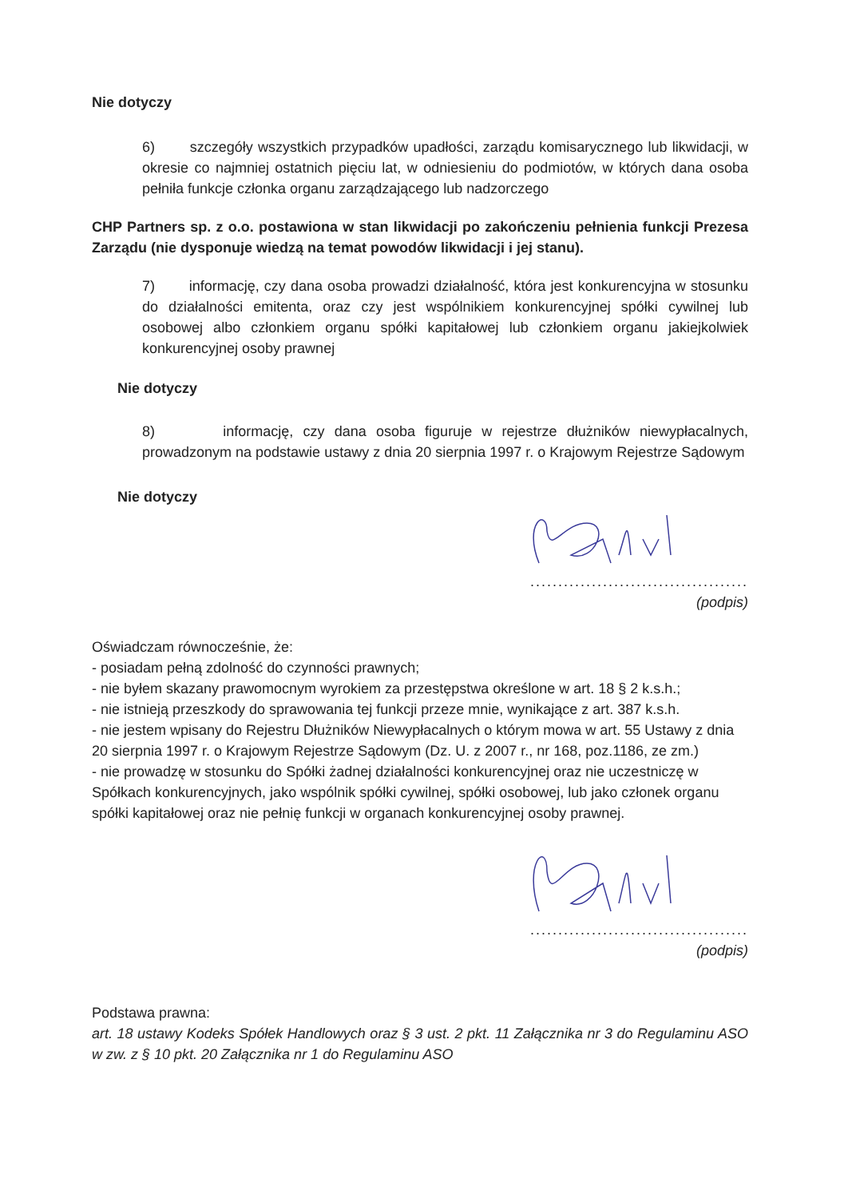Nie dotyczy
6) szczegóły wszystkich przypadków upadłości, zarządu komisarycznego lub likwidacji, w okresie co najmniej ostatnich pięciu lat, w odniesieniu do podmiotów, w których dana osoba pełniła funkcje członka organu zarządzającego lub nadzorczego
CHP Partners sp. z o.o. postawiona w stan likwidacji po zakończeniu pełnienia funkcji Prezesa Zarządu (nie dysponuje wiedzą na temat powodów likwidacji i jej stanu).
7) informację, czy dana osoba prowadzi działalność, która jest konkurencyjna w stosunku do działalności emitenta, oraz czy jest wspólnikiem konkurencyjnej spółki cywilnej lub osobowej albo członkiem organu spółki kapitałowej lub członkiem organu jakiejkolwiek konkurencyjnej osoby prawnej
Nie dotyczy
8) informację, czy dana osoba figuruje w rejestrze dłużników niewypłacalnych, prowadzonym na podstawie ustawy z dnia 20 sierpnia 1997 r. o Krajowym Rejestrze Sądowym
Nie dotyczy
.......................................
(podpis)
Oświadczam równocześnie, że:
- posiadam pełną zdolność do czynności prawnych;
- nie byłem skazany prawomocnym wyrokiem za przestępstwa określone w art. 18 § 2 k.s.h.;
- nie istnieją przeszkody do sprawowania tej funkcji przeze mnie, wynikające z art. 387 k.s.h.
- nie jestem wpisany do Rejestru Dłużników Niewypłacalnych o którym mowa w art. 55 Ustawy z dnia 20 sierpnia 1997 r. o Krajowym Rejestrze Sądowym (Dz. U. z 2007 r., nr 168, poz.1186, ze zm.)
- nie prowadzę w stosunku do Spółki żadnej działalności konkurencyjnej oraz nie uczestniczę w Spółkach konkurencyjnych, jako wspólnik spółki cywilnej, spółki osobowej, lub jako członek organu spółki kapitałowej oraz nie pełnię funkcji w organach konkurencyjnej osoby prawnej.
.......................................
(podpis)
Podstawa prawna:
art. 18 ustawy Kodeks Spółek Handlowych oraz § 3 ust. 2 pkt. 11 Załącznika nr 3 do Regulaminu ASO w zw. z § 10 pkt. 20 Załącznika nr 1 do Regulaminu ASO